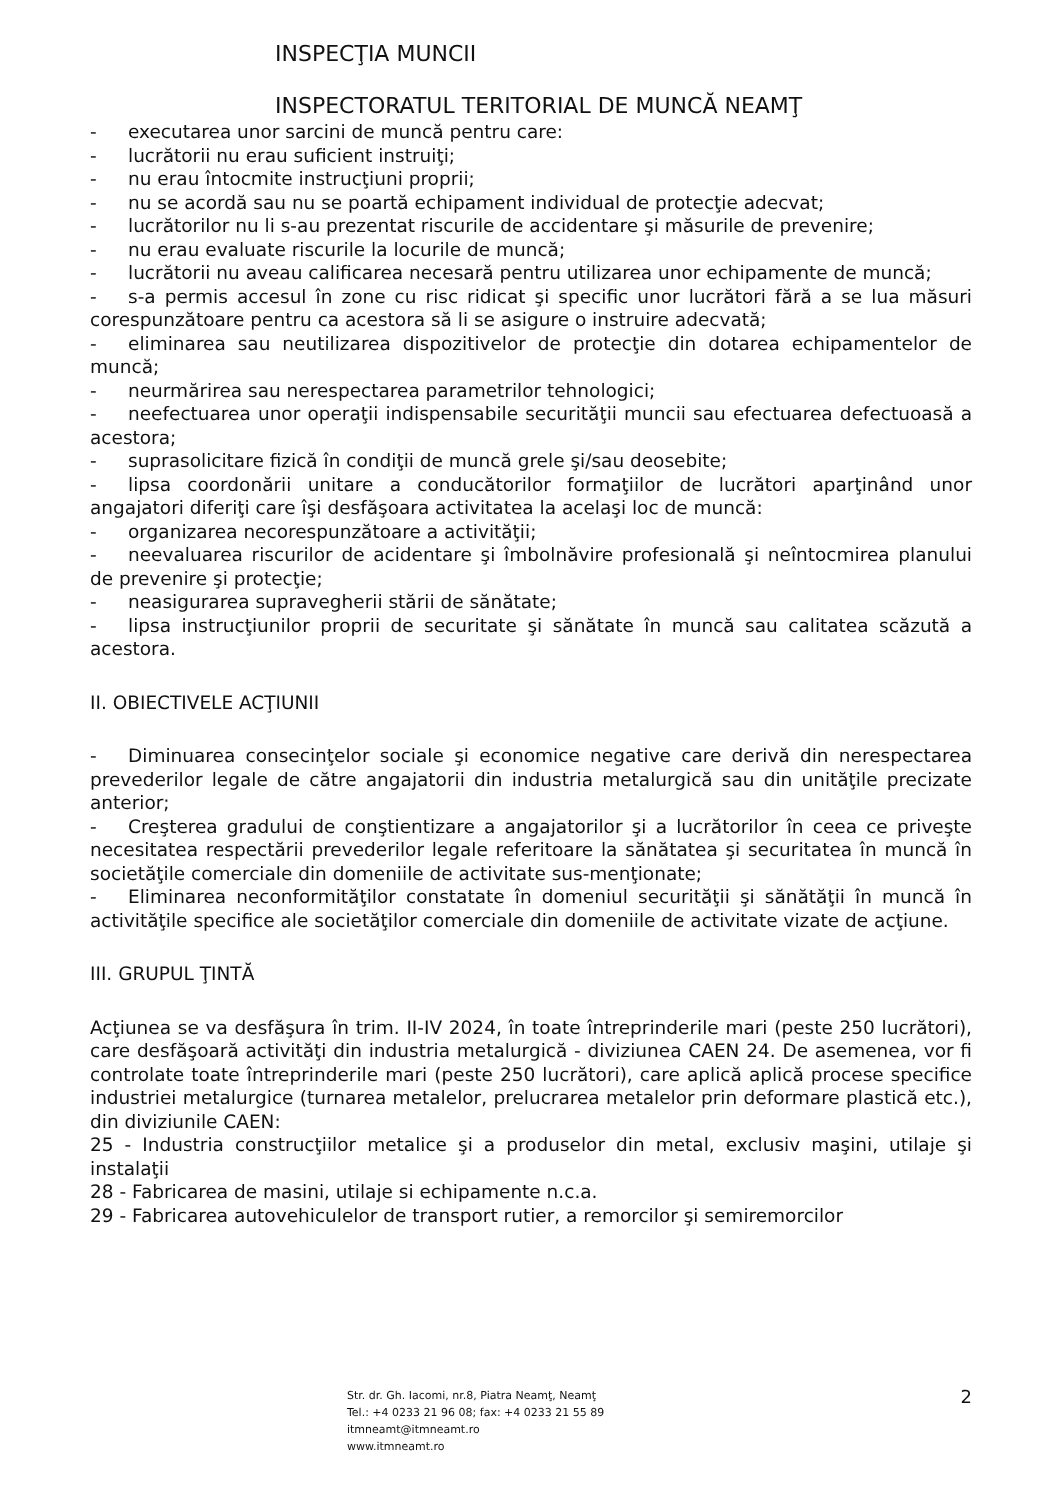INSPECŢIA MUNCII
INSPECTORATUL TERITORIAL DE MUNCĂ NEAMŢ
- executarea unor sarcini de muncă pentru care:
- lucrătorii nu erau suficient instruiţi;
- nu erau întocmite instrucţiuni proprii;
- nu se acordă sau nu se poartă echipament individual de protecţie adecvat;
- lucrătorilor nu li s-au prezentat riscurile de accidentare şi măsurile de prevenire;
- nu erau evaluate riscurile la locurile de muncă;
- lucrătorii nu aveau calificarea necesară pentru utilizarea unor echipamente de muncă;
- s-a permis accesul în zone cu risc ridicat şi specific unor lucrători fără a se lua măsuri corespunzătoare pentru ca acestora să li se asigure o instruire adecvată;
- eliminarea sau neutilizarea dispozitivelor de protecţie din dotarea echipamentelor de muncă;
- neurmărirea sau nerespectarea parametrilor tehnologici;
- neefectuarea unor operaţii indispensabile securităţii muncii sau efectuarea defectuoasă a acestora;
- suprasolicitare fizică în condiţii de muncă grele şi/sau deosebite;
- lipsa coordonării unitare a conducătorilor formaţiilor de lucrători aparţinând unor angajatori diferiţi care îşi desfăşoara activitatea la acelaşi loc de muncă:
- organizarea necorespunzătoare a activităţii;
- neevaluarea riscurilor de acidentare şi îmbolnăvire profesională şi neîntocmirea planului de prevenire şi protecţie;
- neasigurarea supravegherii stării de sănătate;
- lipsa instrucţiunilor proprii de securitate şi sănătate în muncă sau calitatea scăzută a acestora.
II. OBIECTIVELE ACŢIUNII
- Diminuarea consecinţelor sociale şi economice negative care derivă din nerespectarea prevederilor legale de către angajatorii din industria metalurgică sau din unităţile precizate anterior;
- Creşterea gradului de conştientizare a angajatorilor şi a lucrătorilor în ceea ce priveşte necesitatea respectării prevederilor legale referitoare la sănătatea şi securitatea în muncă în societăţile comerciale din domeniile de activitate sus-menţionate;
- Eliminarea neconformităţilor constatate în domeniul securităţii şi sănătăţii în muncă în activităţile specifice ale societăţilor comerciale din domeniile de activitate vizate de acţiune.
III. GRUPUL ŢINTĂ
Acţiunea se va desfăşura în trim. II-IV 2024, în toate întreprinderile mari (peste 250 lucrători), care desfăşoară activităţi din industria metalurgică - diviziunea CAEN 24. De asemenea, vor fi controlate toate întreprinderile mari (peste 250 lucrători), care aplică aplică procese specifice industriei metalurgice (turnarea metalelor, prelucrarea metalelor prin deformare plastică etc.), din diviziunile CAEN:
25 - Industria construcţiilor metalice şi a produselor din metal, exclusiv maşini, utilaje şi instalaţii
28 - Fabricarea de masini, utilaje si echipamente n.c.a.
29 - Fabricarea autovehiculelor de transport rutier, a remorcilor şi semiremorcilor
Str. dr. Gh. Iacomi, nr.8, Piatra Neamţ, Neamţ
Tel.: +4 0233 21 96 08; fax: +4 0233 21 55 89
itmneamt@itmneamt.ro
www.itmneamt.ro
2